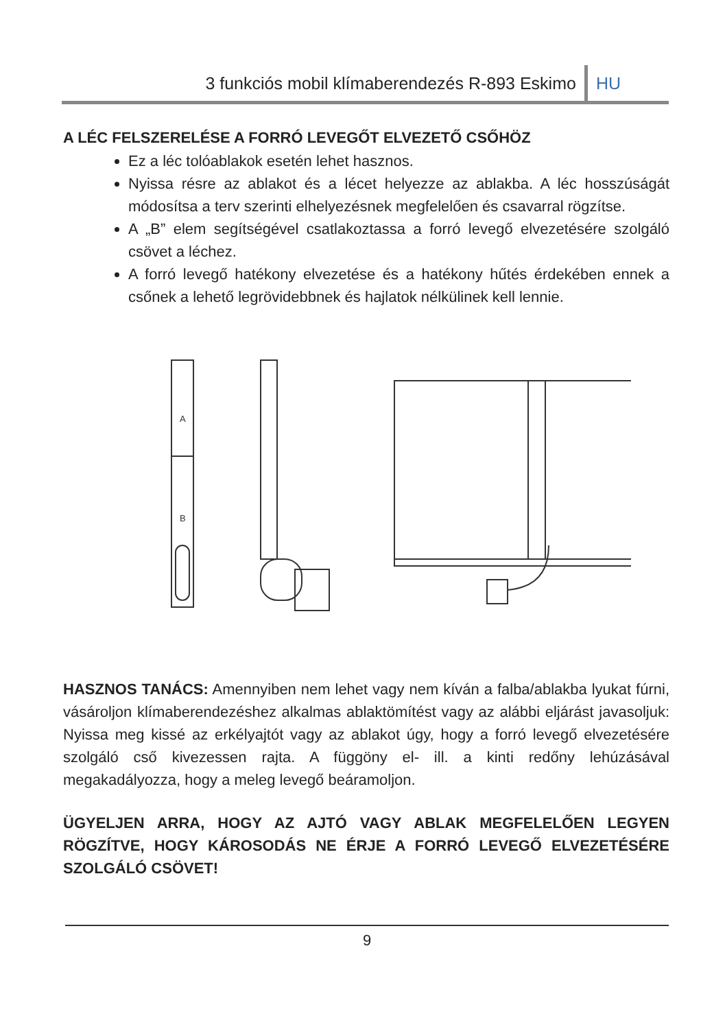3 funkciós mobil klímaberendezés R-893 Eskimo HU
A LÉC FELSZERELÉSE A FORRÓ LEVEGŐT ELVEZETŐ CSŐHÖZ
Ez a léc tolóablakok esetén lehet hasznos.
Nyissa résre az ablakot és a lécet helyezze az ablakba. A léc hosszúságát módosítsa a terv szerinti elhelyezésnek megfelelően és csavarral rögzítse.
A „B” elem segítségével csatlakoztassa a forró levegő elvezetésére szolgáló csövet a léchez.
A forró levegő hatékony elvezetése és a hatékony hűtés érdekében ennek a csőnek a lehető legrövidebbnek és hajlatok nélkülinek kell lennie.
A
B
HASZNOS TANÁCS: Amennyiben nem lehet vagy nem kíván a falba/ablakba lyukat fúrni, vásároljon klímaberendezéshez alkalmas ablaktömítést vagy az alábbi eljárást javasoljuk: Nyissa meg kissé az erkélyajtót vagy az ablakot úgy, hogy a forró levegő elvezetésére szolgáló cső kivezessen rajta. A függöny el- ill. a kinti redőny lehúzásával megakadályozza, hogy a meleg levegő beáramoljon.
ÜGYELJEN ARRA, HOGY AZ AJTÓ VAGY ABLAK MEGFELELŐEN LEGYEN RÖGZÍTVE, HOGY KÁROSODÁS NE ÉRJE A FORRÓ LEVEGŐ ELVEZETÉSÉRE SZOLGÁLÓ CSÖVET!
9